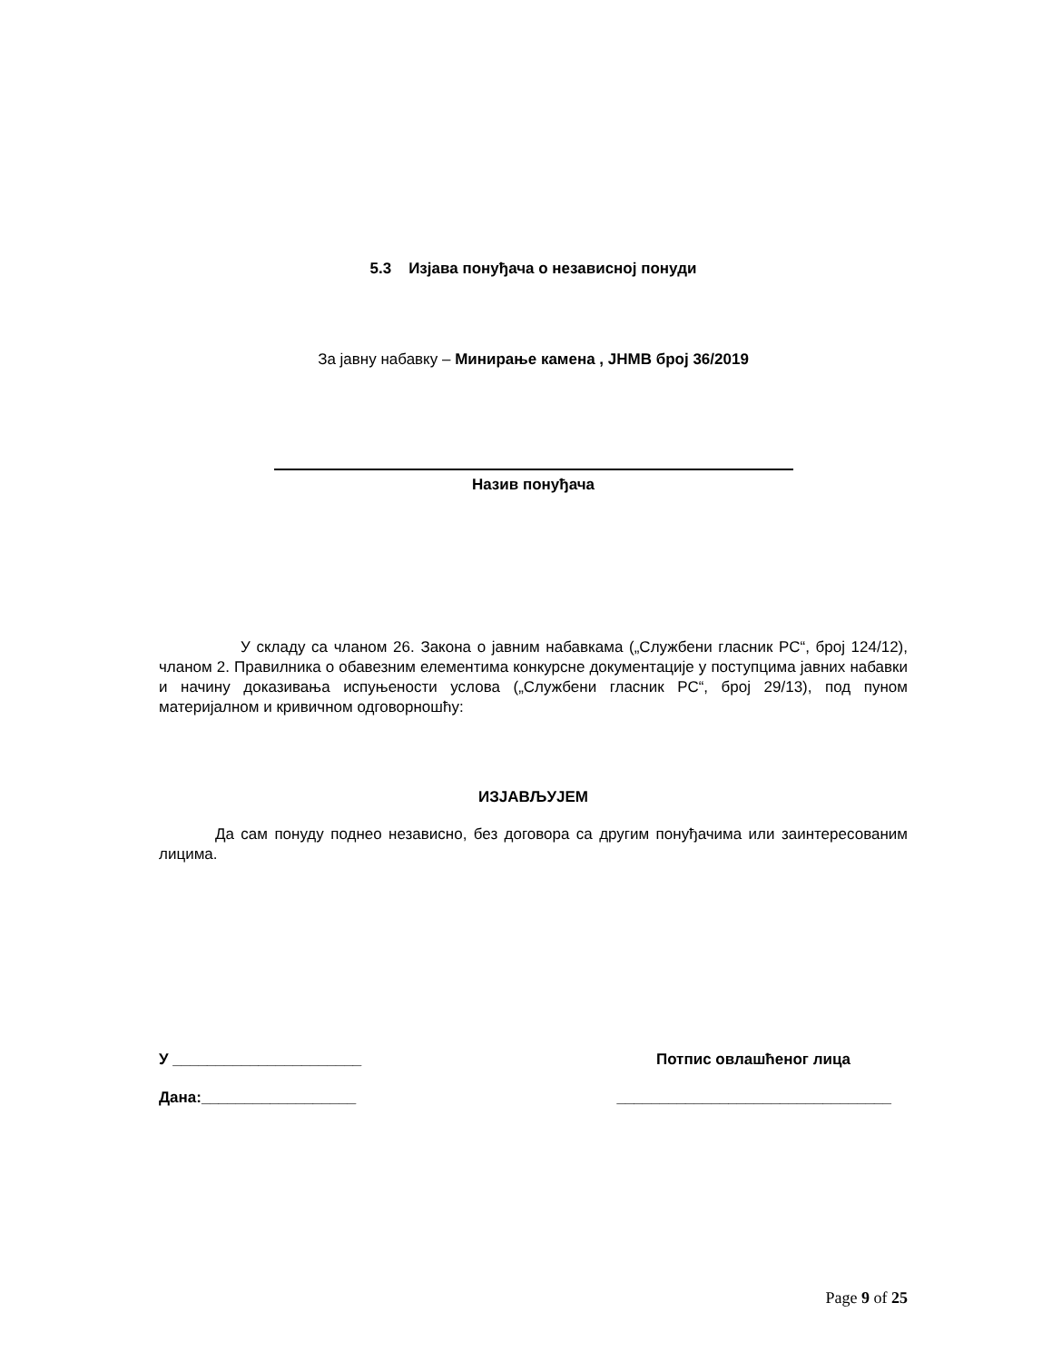5.3 Изјава понуђача о независној понуди
За јавну набавку – Минирање камена , ЈНМВ број 36/2019
Назив понуђача
У складу са чланом 26. Закона о јавним набавкама („Службени гласник РС“, број 124/12), чланом 2. Правилника о обавезним елементима конкурсне документације у поступцима јавних набавки и начину доказивања испуњености услова („Службени гласник РС“, број 29/13), под пуном материјалном и кривичном одговорношћу:
ИЗЈАВЉУЈЕМ
Да сам понуду поднео независно, без договора са другим понуђачима или заинтересованим лицима.
У ______________________ Потпис овлашћеног лица
Дана:__________________ ________________________________
Page 9 of 25